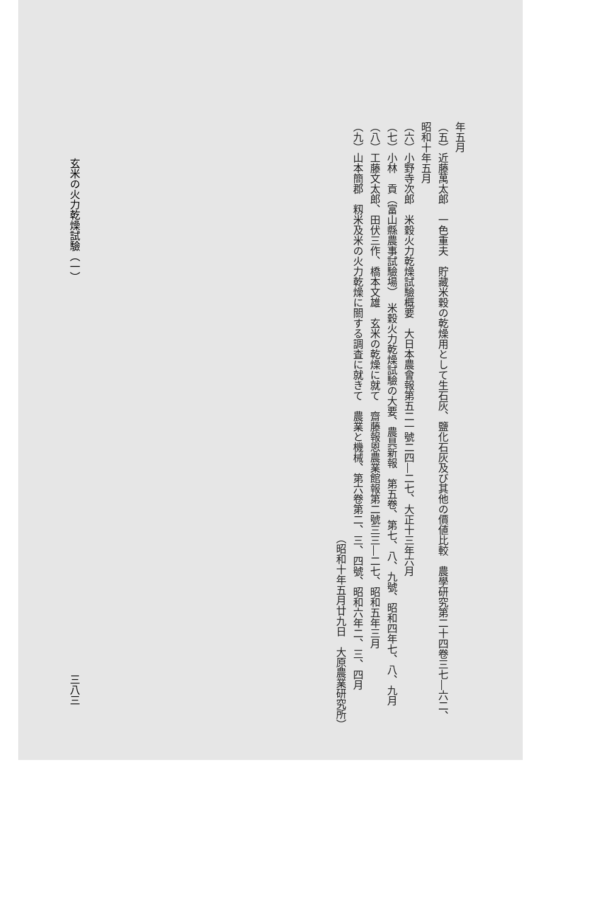年五月
（五）近藤萬太郎　一色重夫　貯藏米穀の乾燥用として生石灰、鹽化石灰及び其他の價値比較　農學研究第二十四卷三七―六二、昭和十年五月
（六）小野寺次郎　米穀火力乾燥試驗概要　大日本農會報第五二一號二四―二七、大正十三年六月
（七）小林　貢（富山縣農事試驗場）　米穀火力乾燥試驗の大要、農具新報　第五卷、第七、八、九號、昭和四年七、八、九月
（八）工藤文太郎、田伏三作、橋本文雄　玄米の乾燥に就て　齋藤報恩農業館報第二號三三―二七、昭和五年三月
（九）山本簡郡　籾米及米の火力乾燥に關する調査に就きて　農業と機械、第六卷第二、三、四號、昭和六年二、三、四月
（昭和十年五月廿九日　大原農業研究所）
玄米の火力乾燥試驗（一） 三八三